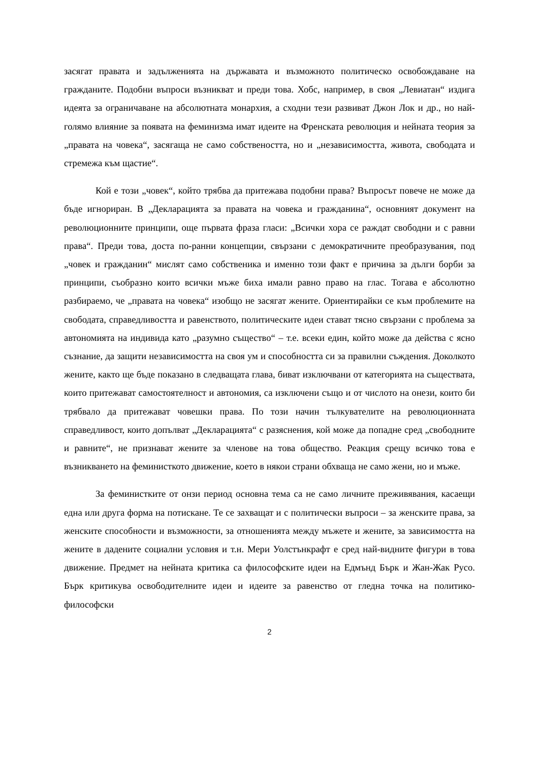засягат правата и задълженията на държавата и възможното политическо освобождаване на гражданите. Подобни въпроси възникват и преди това. Хобс, например, в своя „Левиатан“ издига идеята за ограничаване на абсолютната монархия, а сходни тези развиват Джон Лок и др., но най-голямо влияние за появата на феминизма имат идеите на Френската революция и нейната теория за „правата на човека“, засягаща не само собствеността, но и „независимостта, живота, свободата и стремежа към щастие“.
Кой е този „човек“, който трябва да притежава подобни права? Въпросът повече не може да бъде игнориран. В „Декларацията за правата на човека и гражданина“, основният документ на революционните принципи, още първата фраза гласи: „Всички хора се раждат свободни и с равни права“. Преди това, доста по-ранни концепции, свързани с демократичните преобразувания, под „човек и гражданин“ мислят само собственика и именно този факт е причина за дълги борби за принципи, съобразно които всички мъже биха имали равно право на глас. Тогава е абсолютно разбираемо, че „правата на човека“ изобщо не засягат жените. Ориентирайки се към проблемите на свободата, справедливостта и равенството, политическите идеи стават тясно свързани с проблема за автономията на индивида като „разумно същество“ – т.е. всеки един, който може да действа с ясно съзнание, да защити независимостта на своя ум и способността си за правилни съждения. Доколкото жените, както ще бъде показано в следващата глава, биват изключвани от категорията на съществата, които притежават самостоятелност и автономия, са изключени също и от числото на онези, които би трябвало да притежават човешки права. По този начин тълкувателите на революционната справедливост, които допълват „Декларацията“ с разяснения, кой може да попадне сред „свободните и равните“, не признават жените за членове на това общество. Реакция срещу всичко това е възникването на феминисткото движение, което в някои страни обхваща не само жени, но и мъже.
За феминистките от онзи период основна тема са не само личните преживявания, касаещи една или друга форма на потискане. Те се захващат и с политически въпроси – за женските права, за женските способности и възможности, за отношенията между мъжете и жените, за зависимостта на жените в дадените социални условия и т.н. Мери Уолстънкрафт е сред най-видните фигури в това движение. Предмет на нейната критика са философските идеи на Едмънд Бърк и Жан-Жак Русо. Бърк критикува освободителните идеи и идеите за равенство от гледна точка на политико-философски
2